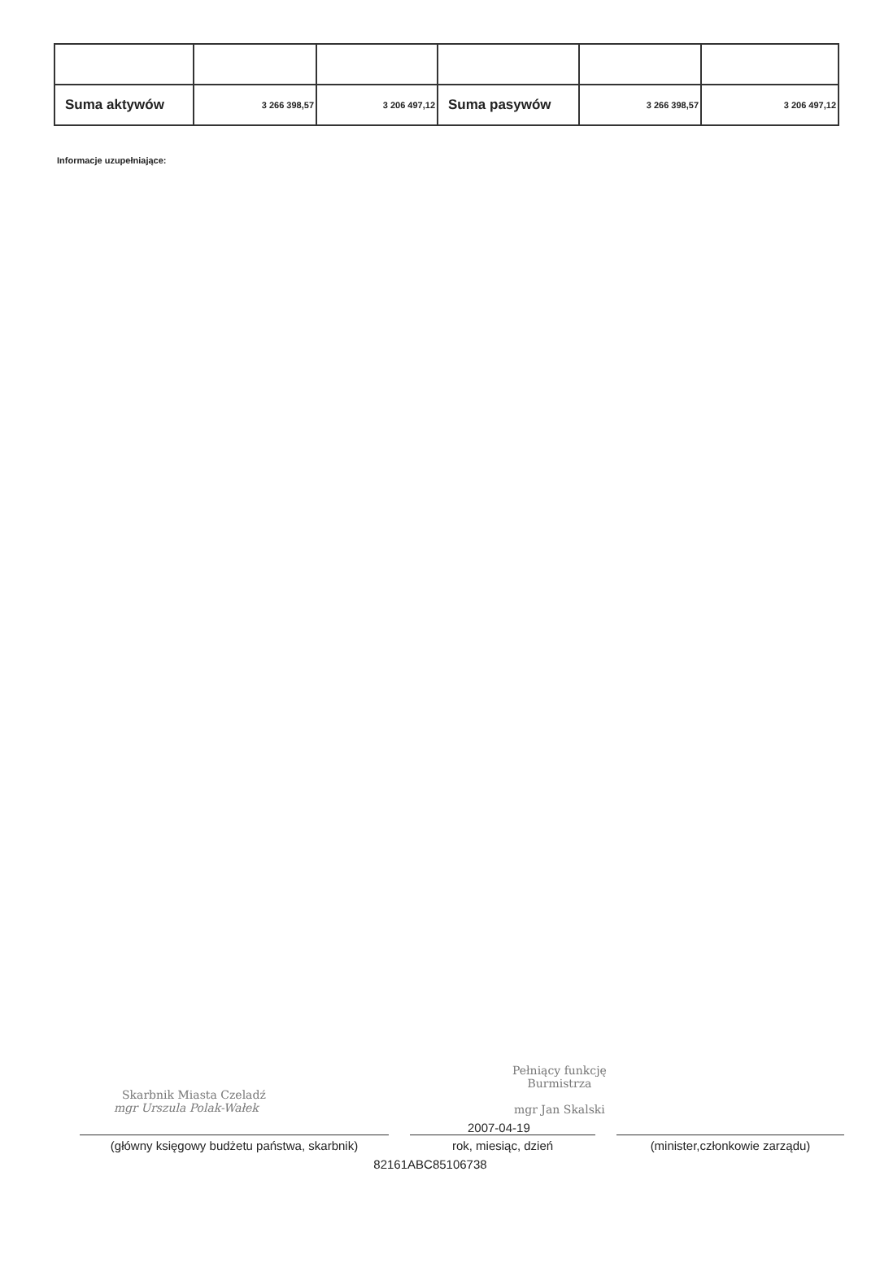| Suma aktywów | 3 266 398,57 | 3 206 497,12 | Suma pasywów | 3 266 398,57 | 3 206 497,12 |
Informacje uzupełniające:
Skarbnik Miasta Czeladź
mgr Urszula Polak-Wałek
Pełniący funkcję
Burmistrza
mgr Jan Skalski
2007-04-19
(główny księgowy budżetu państwa, skarbnik)
rok, miesiąc, dzień (minister,członkowie zarządu)
82161ABC85106738